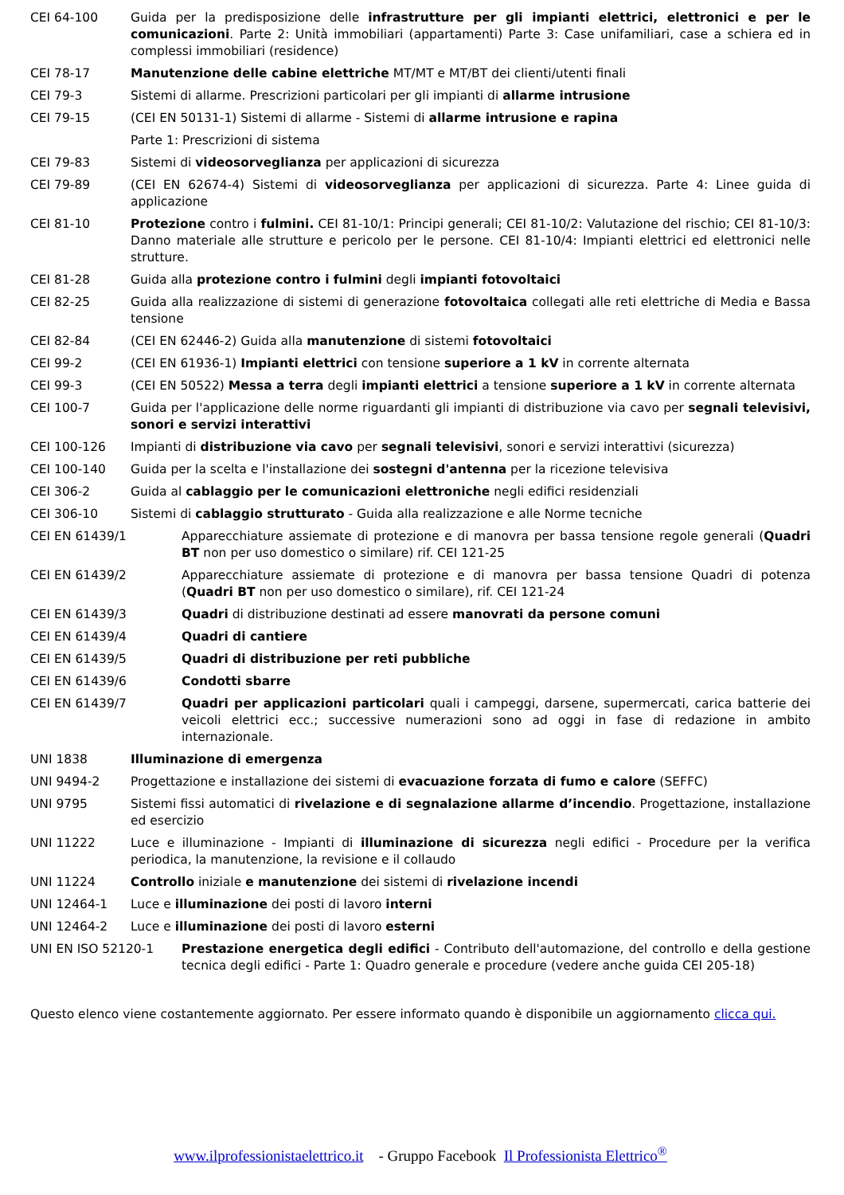CEI 64-100 Guida per la predisposizione delle infrastrutture per gli impianti elettrici, elettronici e per le comunicazioni. Parte 2: Unità immobiliari (appartamenti) Parte 3: Case unifamiliari, case a schiera ed in complessi immobiliari (residence)
CEI 78-17 Manutenzione delle cabine elettriche MT/MT e MT/BT dei clienti/utenti finali
CEI 79-3 Sistemi di allarme. Prescrizioni particolari per gli impianti di allarme intrusione
CEI 79-15 (CEI EN 50131-1) Sistemi di allarme - Sistemi di allarme intrusione e rapina
Parte 1: Prescrizioni di sistema
CEI 79-83 Sistemi di videosorveglianza per applicazioni di sicurezza
CEI 79-89 (CEI EN 62674-4) Sistemi di videosorveglianza per applicazioni di sicurezza. Parte 4: Linee guida di applicazione
CEI 81-10 Protezione contro i fulmini. CEI 81-10/1: Principi generali; CEI 81-10/2: Valutazione del rischio; CEI 81-10/3: Danno materiale alle strutture e pericolo per le persone. CEI 81-10/4: Impianti elettrici ed elettronici nelle strutture.
CEI 81-28 Guida alla protezione contro i fulmini degli impianti fotovoltaici
CEI 82-25 Guida alla realizzazione di sistemi di generazione fotovoltaica collegati alle reti elettriche di Media e Bassa tensione
CEI 82-84 (CEI EN 62446-2) Guida alla manutenzione di sistemi fotovoltaici
CEI 99-2 (CEI EN 61936-1) Impianti elettrici con tensione superiore a 1 kV in corrente alternata
CEI 99-3 (CEI EN 50522) Messa a terra degli impianti elettrici a tensione superiore a 1 kV in corrente alternata
CEI 100-7 Guida per l'applicazione delle norme riguardanti gli impianti di distribuzione via cavo per segnali televisivi, sonori e servizi interattivi
CEI 100-126 Impianti di distribuzione via cavo per segnali televisivi, sonori e servizi interattivi (sicurezza)
CEI 100-140 Guida per la scelta e l'installazione dei sostegni d'antenna per la ricezione televisiva
CEI 306-2 Guida al cablaggio per le comunicazioni elettroniche negli edifici residenziali
CEI 306-10 Sistemi di cablaggio strutturato - Guida alla realizzazione e alle Norme tecniche
CEI EN 61439/1 Apparecchiature assiemate di protezione e di manovra per bassa tensione regole generali (Quadri BT non per uso domestico o similare) rif. CEI 121-25
CEI EN 61439/2 Apparecchiature assiemate di protezione e di manovra per bassa tensione Quadri di potenza (Quadri BT non per uso domestico o similare), rif. CEI 121-24
CEI EN 61439/3 Quadri di distribuzione destinati ad essere manovrati da persone comuni
CEI EN 61439/4 Quadri di cantiere
CEI EN 61439/5 Quadri di distribuzione per reti pubbliche
CEI EN 61439/6 Condotti sbarre
CEI EN 61439/7 Quadri per applicazioni particolari quali i campeggi, darsene, supermercati, carica batterie dei veicoli elettrici ecc.; successive numerazioni sono ad oggi in fase di redazione in ambito internazionale.
UNI 1838 Illuminazione di emergenza
UNI 9494-2 Progettazione e installazione dei sistemi di evacuazione forzata di fumo e calore (SEFFC)
UNI 9795 Sistemi fissi automatici di rivelazione e di segnalazione allarme d’incendio. Progettazione, installazione ed esercizio
UNI 11222 Luce e illuminazione - Impianti di illuminazione di sicurezza negli edifici - Procedure per la verifica periodica, la manutenzione, la revisione e il collaudo
UNI 11224 Controllo iniziale e manutenzione dei sistemi di rivelazione incendi
UNI 12464-1 Luce e illuminazione dei posti di lavoro interni
UNI 12464-2 Luce e illuminazione dei posti di lavoro esterni
UNI EN ISO 52120-1 Prestazione energetica degli edifici - Contributo dell'automazione, del controllo e della gestione tecnica degli edifici - Parte 1: Quadro generale e procedure (vedere anche guida CEI 205-18)
Questo elenco viene costantemente aggiornato. Per essere informato quando è disponibile un aggiornamento clicca qui.
www.ilprofessionistaelettrico.it - Gruppo Facebook Il Professionista Elettrico<sup>®</sup>